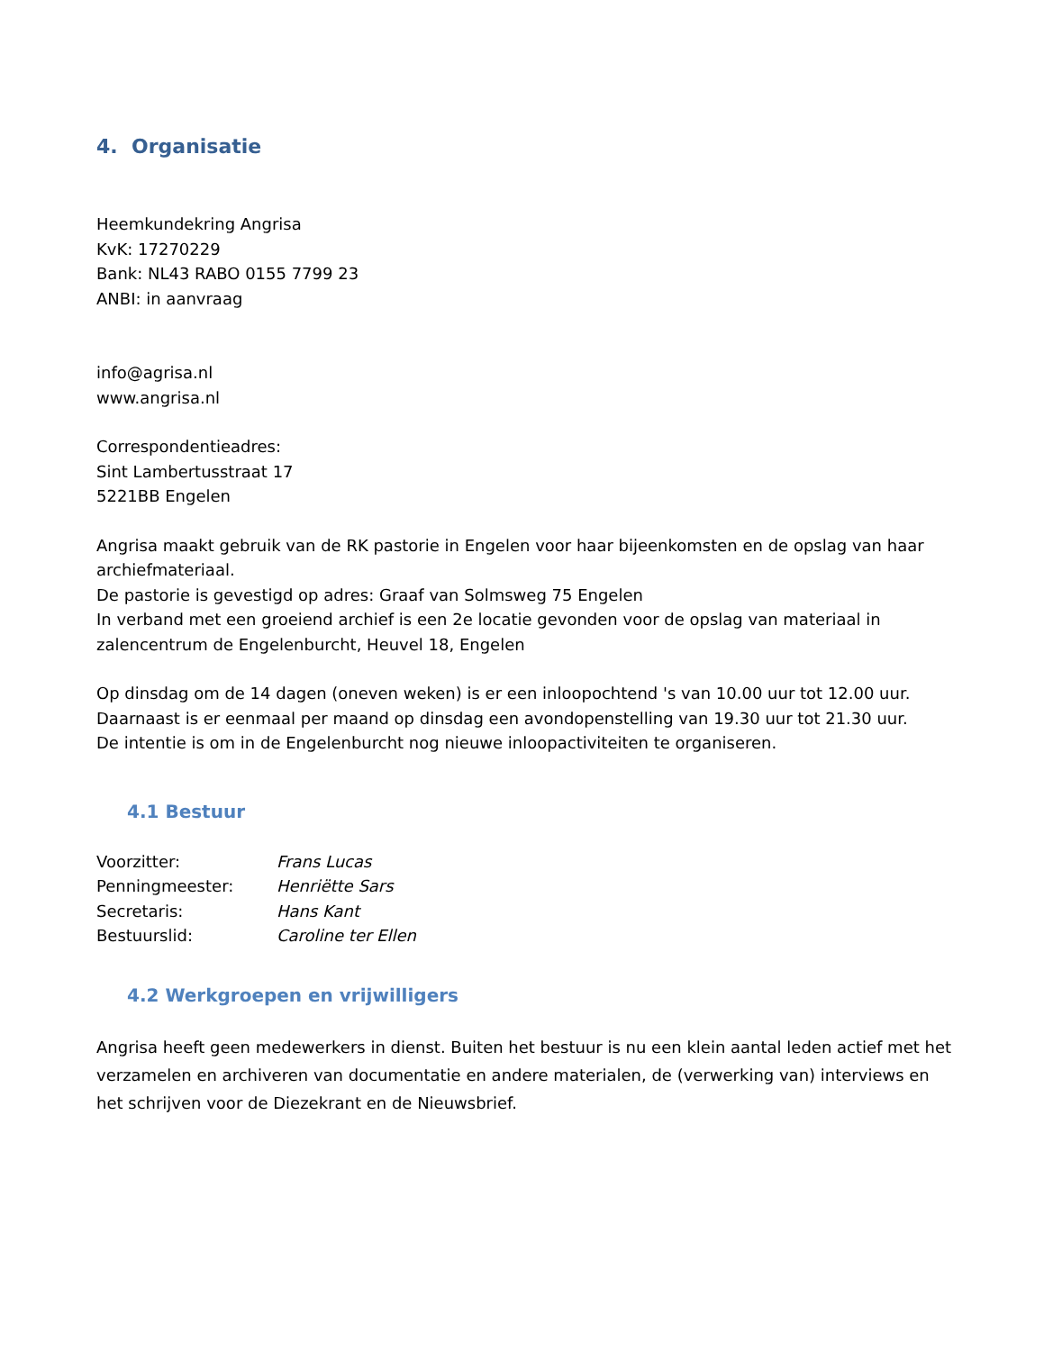4. Organisatie
Heemkundekring Angrisa
KvK: 17270229
Bank: NL43 RABO 0155 7799 23
ANBI: in aanvraag
info@agrisa.nl
www.angrisa.nl
Correspondentieadres:
Sint Lambertusstraat 17
5221BB Engelen
Angrisa maakt gebruik van de RK pastorie in Engelen voor haar bijeenkomsten en de opslag van haar archiefmateriaal.
De pastorie is gevestigd op adres: Graaf van Solmsweg 75 Engelen
In verband met een groeiend archief is een 2e locatie gevonden voor de opslag van materiaal in zalencentrum de Engelenburcht, Heuvel 18, Engelen
Op dinsdag om de 14 dagen (oneven weken) is er een inloopochtend 's van 10.00 uur tot 12.00 uur.
Daarnaast is er eenmaal per maand op dinsdag een avondopenstelling van 19.30 uur tot 21.30 uur.
De intentie is om in de Engelenburcht nog nieuwe inloopactiviteiten te organiseren.
4.1 Bestuur
Voorzitter: Frans Lucas
Penningmeester: Henriëtte Sars
Secretaris: Hans Kant
Bestuurslid: Caroline ter Ellen
4.2 Werkgroepen en vrijwilligers
Angrisa heeft geen medewerkers in dienst. Buiten het bestuur is nu een klein aantal leden actief met het verzamelen en archiveren van documentatie en andere materialen, de (verwerking van) interviews en het schrijven voor de Diezekrant en de Nieuwsbrief.